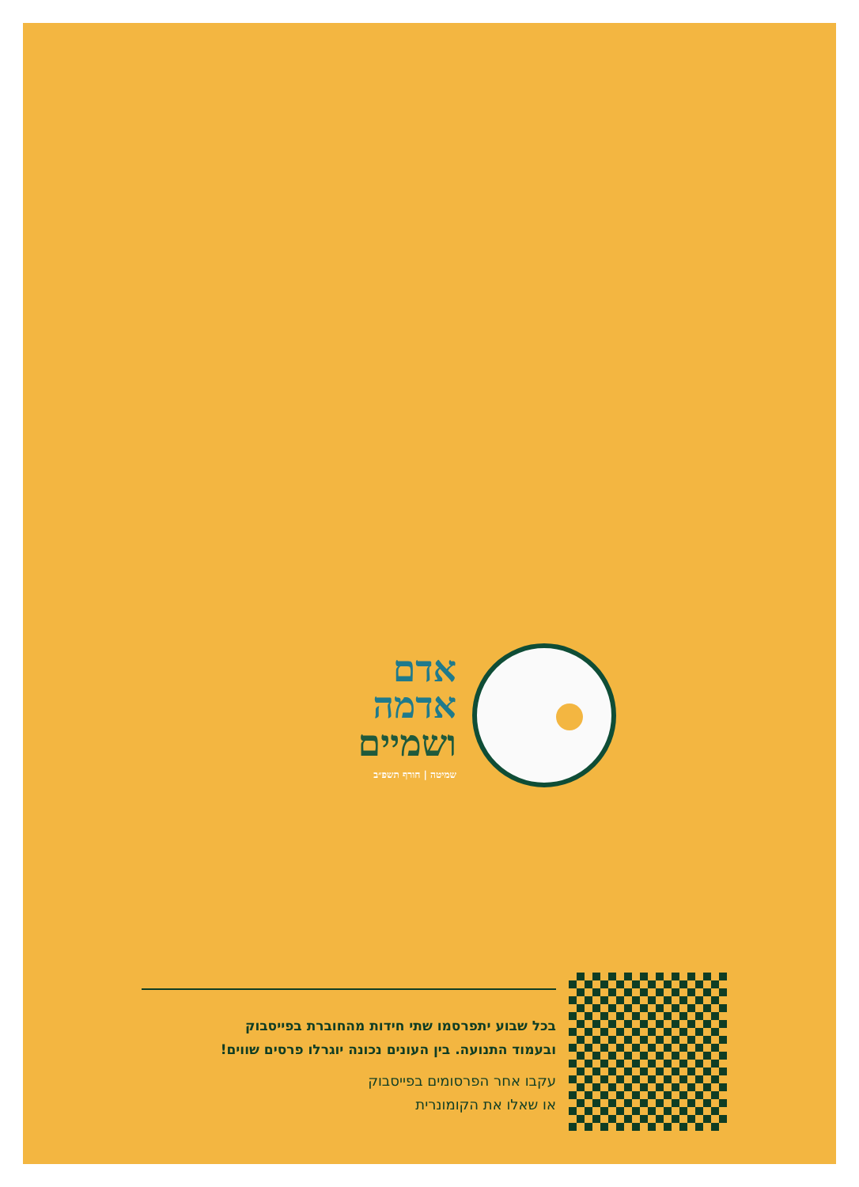אדם
אדמה
ושמיים
שמיטה | חורף תשפ״ב
בכל שבוע יתפרסמו שתי חידות מהחוברת בפייסבוק
ובעמוד התנועה. בין העונים נכונה יוגרלו פרסים שווים!
עקבו אחר הפרסומים בפייסבוק
או שאלו את הקומונרית